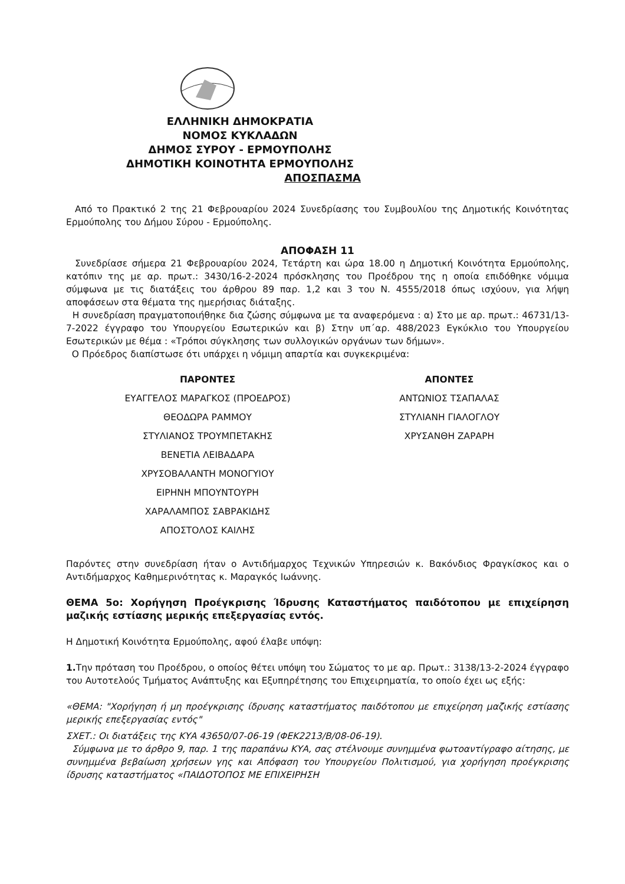ΕΛΛΗΝΙΚΗ ΔΗΜΟΚΡΑΤΙΑ
ΝΟΜΟΣ ΚΥΚΛΑΔΩΝ
ΔΗΜΟΣ ΣΥΡΟΥ - ΕΡΜΟΥΠΟΛΗΣ
ΔΗΜΟΤΙΚΗ ΚΟΙΝΟΤΗΤΑ ΕΡΜΟΥΠΟΛΗΣ
ΑΠΟΣΠΑΣΜΑ
Από το Πρακτικό 2 της 21 Φεβρουαρίου 2024 Συνεδρίασης του Συμβουλίου της Δημοτικής Κοινότητας Ερμούπολης του Δήμου Σύρου - Ερμούπολης.
ΑΠΟΦΑΣΗ 11
Συνεδρίασε σήμερα 21 Φεβρουαρίου 2024, Τετάρτη και ώρα 18.00 η Δημοτική Κοινότητα Ερμούπολης, κατόπιν της με αρ. πρωτ.: 3430/16-2-2024 πρόσκλησης του Προέδρου της η οποία επιδόθηκε νόμιμα σύμφωνα με τις διατάξεις του άρθρου 89 παρ. 1,2 και 3 του Ν. 4555/2018 όπως ισχύουν, για λήψη αποφάσεων στα θέματα της ημερήσιας διάταξης.
Η συνεδρίαση πραγματοποιήθηκε δια ζώσης σύμφωνα με τα αναφερόμενα : α) Στο με αρ. πρωτ.: 46731/13-7-2022 έγγραφο του Υπουργείου Εσωτερικών και β) Στην υπ΄αρ. 488/2023 Εγκύκλιο του Υπουργείου Εσωτερικών με θέμα : «Τρόποι σύγκλησης των συλλογικών οργάνων των δήμων».
Ο Πρόεδρος διαπίστωσε ότι υπάρχει η νόμιμη απαρτία και συγκεκριμένα:
ΠΑΡΟΝΤΕΣ
ΕΥΑΓΓΕΛΟΣ ΜΑΡΑΓΚΟΣ (ΠΡΟΕΔΡΟΣ)
ΘΕΟΔΩΡΑ ΡΑΜΜΟΥ
ΣΤΥΛΙΑΝΟΣ ΤΡΟΥΜΠΕΤΑΚΗΣ
ΒΕΝΕΤΙΑ ΛΕΙΒΑΔΑΡΑ
ΧΡΥΣΟΒΑΛΑΝΤΗ ΜΟΝΟΓΥΙΟΥ
ΕΙΡΗΝΗ ΜΠΟΥΝΤΟΥΡΗ
ΧΑΡΑΛΑΜΠΟΣ ΣΑΒΡΑΚΙΔΗΣ
ΑΠΟΣΤΟΛΟΣ ΚΑΙΛΗΣ
ΑΠΟΝΤΕΣ
ΑΝΤΩΝΙΟΣ ΤΣΑΠΑΛΑΣ
ΣΤΥΛΙΑΝΗ ΓΙΑΛΟΓΛΟΥ
ΧΡΥΣΑΝΘΗ ΖΑΡΑΡΗ
Παρόντες στην συνεδρίαση ήταν ο Αντιδήμαρχος Τεχνικών Υπηρεσιών κ. Βακόνδιος Φραγκίσκος και ο Αντιδήμαρχος Καθημερινότητας κ. Μαραγκός Ιωάννης.
ΘΕΜΑ 5ο: Χορήγηση Προέγκρισης Ίδρυσης Καταστήματος παιδότοπου με επιχείρηση μαζικής εστίασης μερικής επεξεργασίας εντός.
Η Δημοτική Κοινότητα Ερμούπολης, αφού έλαβε υπόψη:
1. Την πρόταση του Προέδρου, ο οποίος θέτει υπόψη του Σώματος το με αρ. Πρωτ.: 3138/13-2-2024 έγγραφο του Αυτοτελούς Τμήματος Ανάπτυξης και Εξυπηρέτησης του Επιχειρηματία, το οποίο έχει ως εξής:
«ΘΕΜΑ: "Χορήγηση ή μη προέγκρισης ίδρυσης καταστήματος παιδότοπου με επιχείρηση μαζικής εστίασης μερικής επεξεργασίας εντός"
ΣΧΕΤ.: Οι διατάξεις της ΚΥΑ 43650/07-06-19 (ΦΕΚ2213/Β/08-06-19).
Σύμφωνα με το άρθρο 9, παρ. 1 της παραπάνω ΚΥΑ, σας στέλνουμε συνημμένα φωτοαντίγραφο αίτησης, με συνημμένα βεβαίωση χρήσεων γης και Απόφαση του Υπουργείου Πολιτισμού, για χορήγηση προέγκρισης ίδρυσης καταστήματος «ΠΑΙΔΟΤΟΠΟΣ ΜΕ ΕΠΙΧΕΙΡΗΣΗ